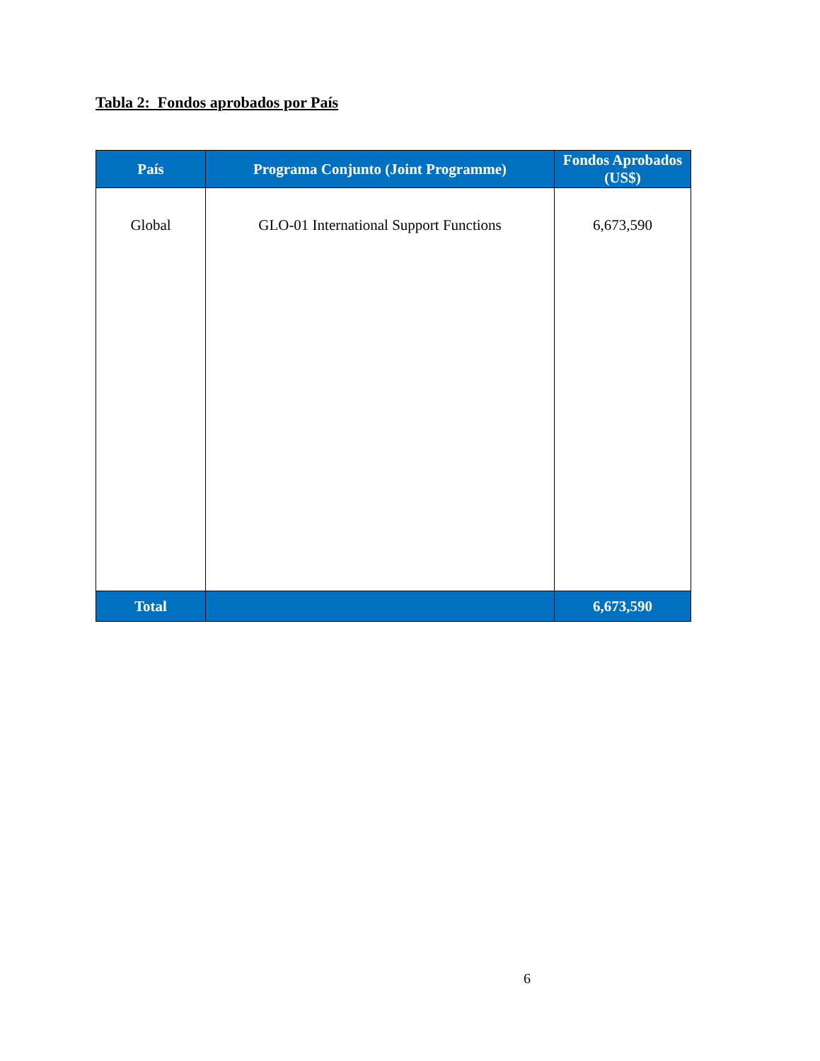Tabla 2: Fondos aprobados por País
| País | Programa Conjunto (Joint Programme) | Fondos Aprobados (US$) |
| --- | --- | --- |
| Global | GLO-01 International Support Functions | 6,673,590 |
| Total | | 6,673,590 |
6